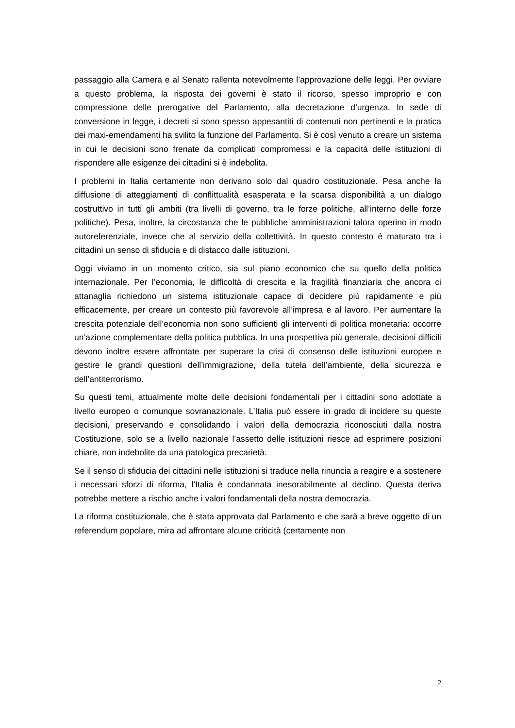passaggio alla Camera e al Senato rallenta notevolmente l’approvazione delle leggi. Per ovviare a questo problema, la risposta dei governi è stato il ricorso, spesso improprio e con compressione delle prerogative del Parlamento, alla decretazione d’urgenza. In sede di conversione in legge, i decreti si sono spesso appesantiti di contenuti non pertinenti e la pratica dei maxi-emendamenti ha svilito la funzione del Parlamento. Si è così venuto a creare un sistema in cui le decisioni sono frenate da complicati compromessi e la capacità delle istituzioni di rispondere alle esigenze dei cittadini si è indebolita.
I problemi in Italia certamente non derivano solo dal quadro costituzionale. Pesa anche la diffusione di atteggiamenti di conflittualità esasperata e la scarsa disponibilità a un dialogo costruttivo in tutti gli ambiti (tra livelli di governo, tra le forze politiche, all’interno delle forze politiche). Pesa, inoltre, la circostanza che le pubbliche amministrazioni talora operino in modo autoreferenziale, invece che al servizio della collettività. In questo contesto è maturato tra i cittadini un senso di sfiducia e di distacco dalle istituzioni.
Oggi viviamo in un momento critico, sia sul piano economico che su quello della politica internazionale. Per l’economia, le difficoltà di crescita e la fragilità finanziaria che ancora ci attanaglia richiedono un sistema istituzionale capace di decidere più rapidamente e più efficacemente, per creare un contesto più favorevole all’impresa e al lavoro. Per aumentare la crescita potenziale dell’economia non sono sufficienti gli interventi di politica monetaria: occorre un’azione complementare della politica pubblica. In una prospettiva più generale, decisioni difficili devono inoltre essere affrontate per superare la crisi di consenso delle istituzioni europee e gestire le grandi questioni dell’immigrazione, della tutela dell’ambiente, della sicurezza e dell’antiterrorismo.
Su questi temi, attualmente molte delle decisioni fondamentali per i cittadini sono adottate a livello europeo o comunque sovranazionale. L’Italia può essere in grado di incidere su queste decisioni, preservando e consolidando i valori della democrazia riconosciuti dalla nostra Costituzione, solo se a livello nazionale l’assetto delle istituzioni riesce ad esprimere posizioni chiare, non indebolite da una patologica precarietà.
Se il senso di sfiducia dei cittadini nelle istituzioni si traduce nella rinuncia a reagire e a sostenere i necessari sforzi di riforma, l’Italia è condannata inesorabilmente al declino. Questa deriva potrebbe mettere a rischio anche i valori fondamentali della nostra democrazia.
La riforma costituzionale, che è stata approvata dal Parlamento e che sarà a breve oggetto di un referendum popolare, mira ad affrontare alcune criticità (certamente non
2